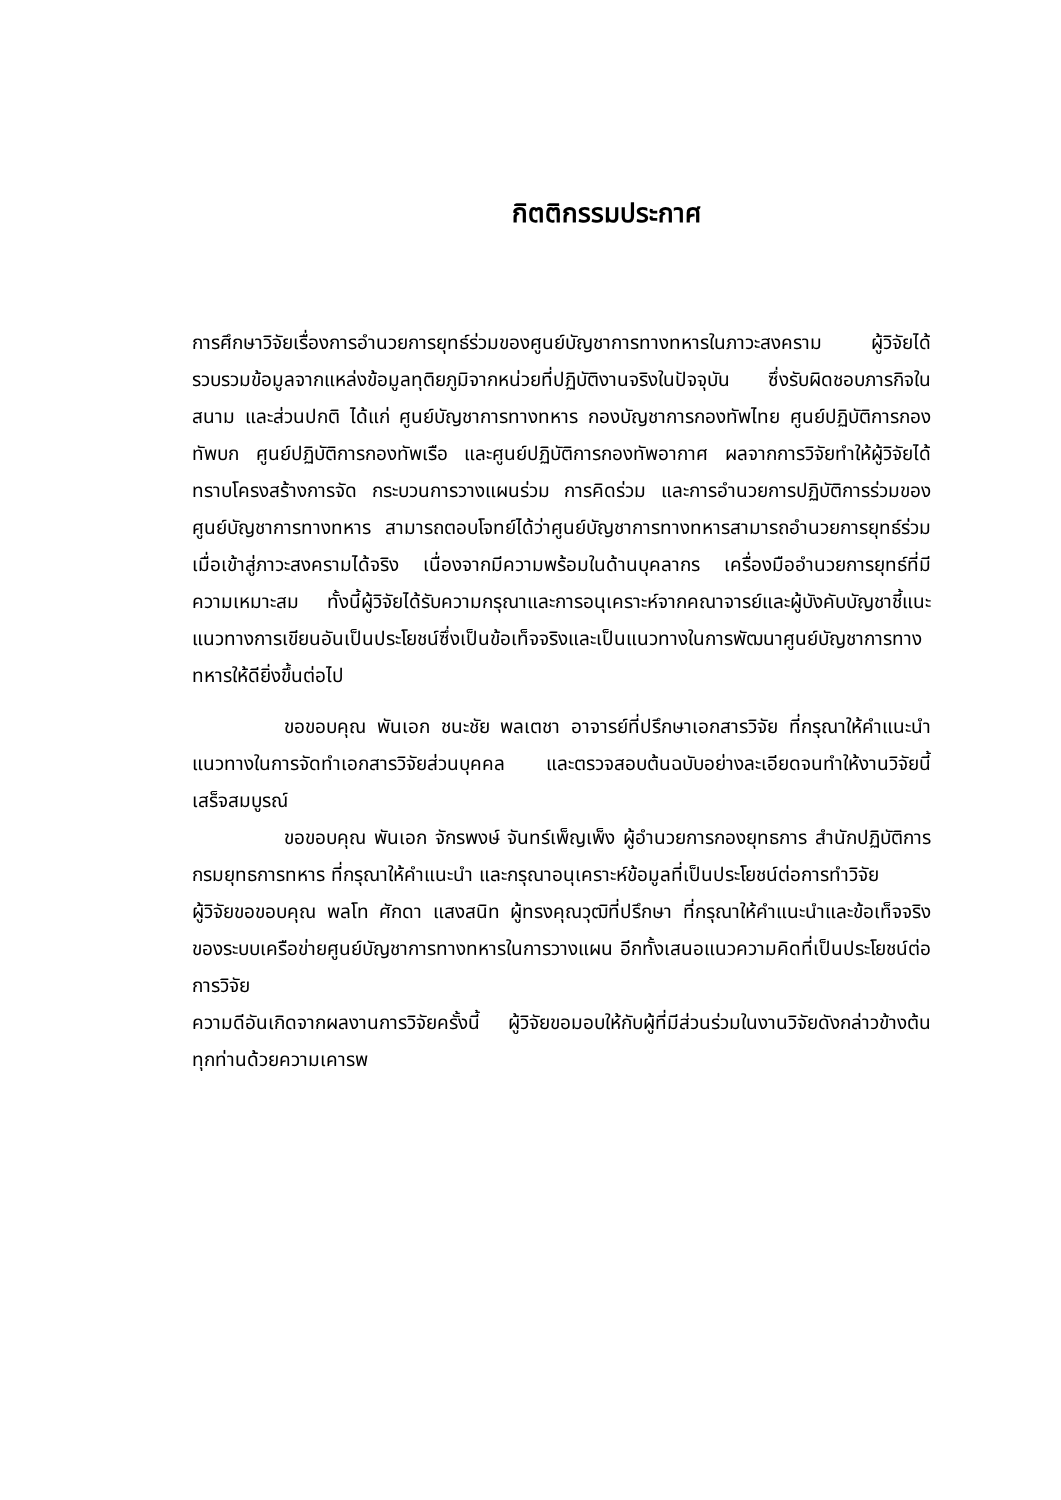กิตติกรรมประกาศ
การศึกษาวิจัยเรื่องการอำนวยการยุทธ์ร่วมของศูนย์บัญชาการทางทหารในภาวะสงคราม ผู้วิจัยได้รวบรวมข้อมูลจากแหล่งข้อมูลทุติยภูมิจากหน่วยที่ปฏิบัติงานจริงในปัจจุบัน ซึ่งรับผิดชอบภารกิจในสนาม และส่วนปกติ ได้แก่ ศูนย์บัญชาการทางทหาร กองบัญชาการกองทัพไทย ศูนย์ปฏิบัติการกองทัพบก ศูนย์ปฏิบัติการกองทัพเรือ และศูนย์ปฏิบัติการกองทัพอากาศ ผลจากการวิจัยทำให้ผู้วิจัยได้ทราบโครงสร้างการจัด กระบวนการวางแผนร่วม การคิดร่วม และการอำนวยการปฏิบัติการร่วมของศูนย์บัญชาการทางทหาร สามารถตอบโจทย์ได้ว่าศูนย์บัญชาการทางทหารสามารถอำนวยการยุทธ์ร่วมเมื่อเข้าสู่ภาวะสงครามได้จริง เนื่องจากมีความพร้อมในด้านบุคลากร เครื่องมืออำนวยการยุทธ์ที่มีความเหมาะสม ทั้งนี้ผู้วิจัยได้รับความกรุณาและการอนุเคราะห์จากคณาจารย์และผู้บังคับบัญชาชี้แนะแนวทางการเขียนอันเป็นประโยชน์ซึ่งเป็นข้อเท็จจริงและเป็นแนวทางในการพัฒนาศูนย์บัญชาการทางทหารให้ดียิ่งขึ้นต่อไป
ขอขอบคุณ พันเอก ชนะชัย พลเตชา อาจารย์ที่ปรึกษาเอกสารวิจัย ที่กรุณาให้คำแนะนำแนวทางในการจัดทำเอกสารวิจัยส่วนบุคคล และตรวจสอบต้นฉบับอย่างละเอียดจนทำให้งานวิจัยนี้เสร็จสมบูรณ์
ขอขอบคุณ พันเอก จักรพงษ์ จันทร์เพ็ญเพ็ง ผู้อำนวยการกองยุทธการ สำนักปฏิบัติการ กรมยุทธการทหาร ที่กรุณาให้คำแนะนำ และกรุณาอนุเคราะห์ข้อมูลที่เป็นประโยชน์ต่อการทำวิจัย
ผู้วิจัยขอขอบคุณ พลโท ศักดา แสงสนิท ผู้ทรงคุณวุฒิที่ปรึกษา ที่กรุณาให้คำแนะนำและข้อเท็จจริงของระบบเครือข่ายศูนย์บัญชาการทางทหารในการวางแผน อีกทั้งเสนอแนวความคิดที่เป็นประโยชน์ต่อการวิจัย
ความดีอันเกิดจากผลงานการวิจัยครั้งนี้ ผู้วิจัยขอมอบให้กับผู้ที่มีส่วนร่วมในงานวิจัยดังกล่าวข้างต้นทุกท่านด้วยความเคารพ